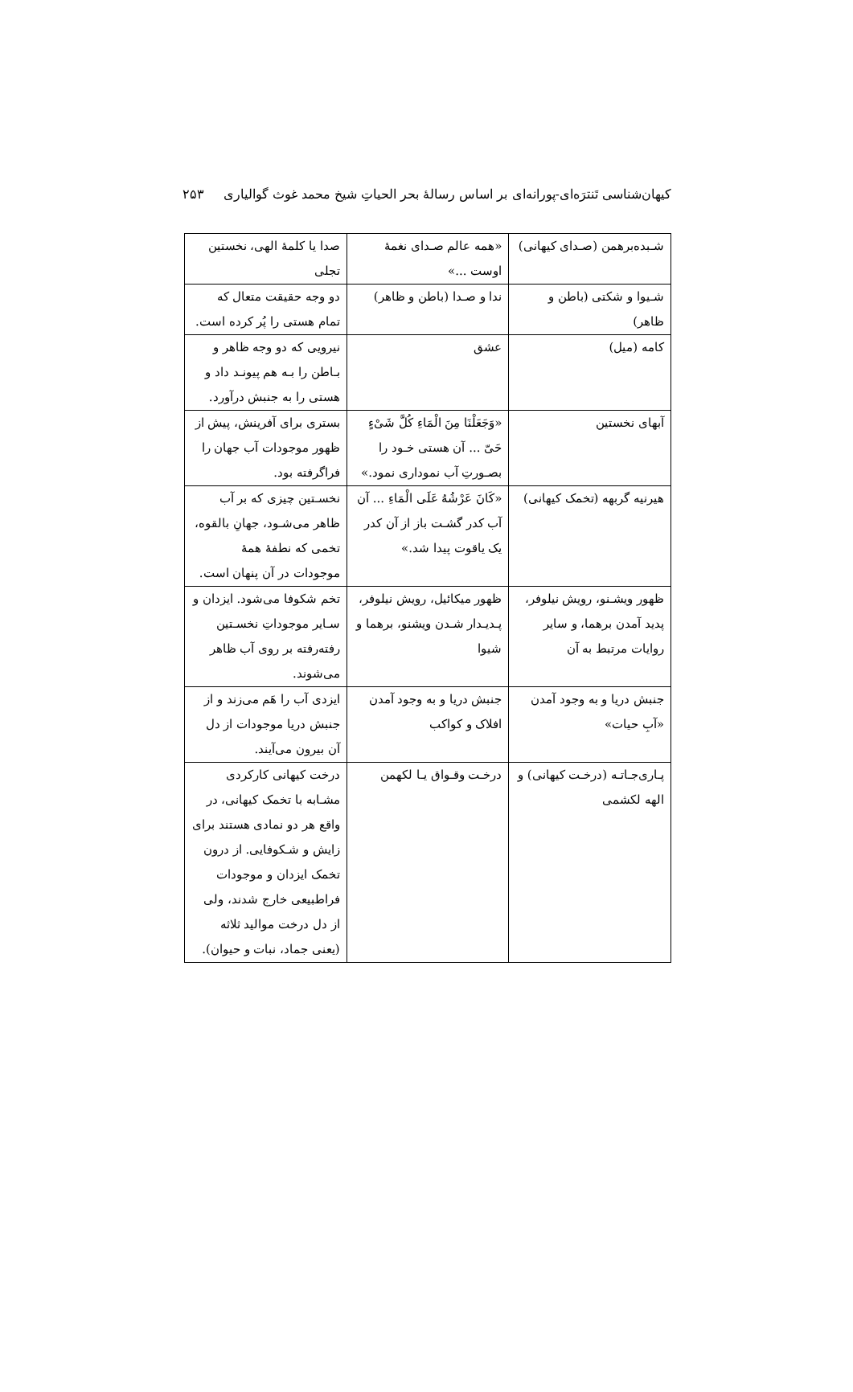کیهان‌شناسی تَنترَه‌ای-پورانه‌ای بر اساس رسالهٔ بحر الحیاتِ شیخ محمد غوث گوالیاری ۲۵۳
| شـبده‌برهمن (صـدای کیهانی) | «همه عالم صـدای نغمهٔ اوست ...» | صدا یا کلمهٔ الهی، نخستین تجلی |
| شـیوا و شکتی (باطن و ظاهر) | ندا و صـدا (باطن و ظاهر) | دو وجه حقیقت متعال که تمام هستی را پُر کرده است. |
| کامه (میل) | عشق | نیرویی که دو وجه ظاهر و بـاطن را بـه هم پیونـد داد و هستی را به جنبش درآورد. |
| آبهای نخستین | «وَجَعَلْنَا مِنَ الْمَاءِ کُلَّ شَیْءٍ حَیّ ... آن هستی خـود را بصـورتِ آب نموداری نمود.» | بستری برای آفرینش، پیش از ظهور موجودات آب جهان را فراگرفته بود. |
| هیرنیه گربهه (تخمک کیهانی) | «کَانَ عَرْشُهُ عَلَی الْمَاءِ ... آن آب کدر گشـت باز از آن کدر یک یاقوت پیدا شد.» | نخسـتین چیزی که بر آب ظاهر می‌شـود، جهانِ بالقوه، تخمی که نطفهٔ همهٔ موجودات در آن پنهان است. |
| ظهور ویشـنو، رویش نیلوفر، پدید آمدن برهما، و سایر روایات مرتبط به آن | ظهور میکائیل، رویش نیلوفر، پـدیـدار شـدن ویشنو، برهما و شیوا | تخم شکوفا می‌شود. ایزدان و سـایر موجوداتِ نخسـتین رفته‌رفته بر روی آب ظاهر می‌شوند. |
| جنبش دریا و به وجود آمدن «آبِ حیات» | جنبش دریا و به وجود آمدن افلاک و کواکب | ایزدی آب را هَم می‌زند و از جنبش دریا موجودات از دل آن بیرون می‌آیند. |
| پـاری‌جـاتـه (درخـت کیهانی) و الهه لکشمی | درخـت وقـواق یـا لکهمن | درخت کیهانی کارکردی مشـابه با تخمک کیهانی، در واقع هر دو نمادی هستند برای زایش و شـکوفایی. از درون تخمک ایزدان و موجودات فراطبیعی خارج شدند، ولی از دل درخت موالید ثلاثه (یعنی جماد، نبات و حیوان). |